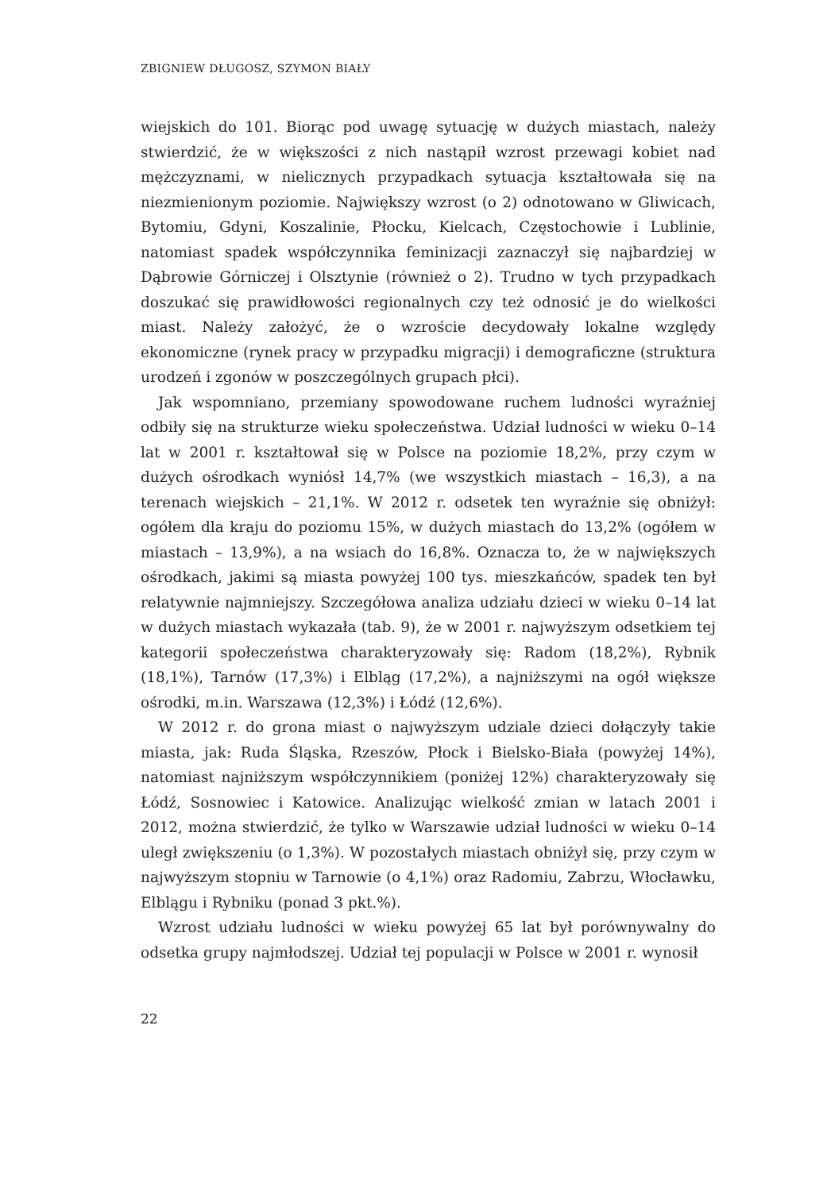ZBIGNIEW DŁUGOSZ, SZYMON BIAŁY
wiejskich do 101. Biorąc pod uwagę sytuację w dużych miastach, należy stwierdzić, że w większości z nich nastąpił wzrost przewagi kobiet nad mężczyznami, w nielicznych przypadkach sytuacja kształtowała się na niezmienionym poziomie. Największy wzrost (o 2) odnotowano w Gliwicach, Bytomiu, Gdyni, Koszalinie, Płocku, Kielcach, Częstochowie i Lublinie, natomiast spadek współczynnika feminizacji zaznaczył się najbardziej w Dąbrowie Górniczej i Olsztynie (również o 2). Trudno w tych przypadkach doszukać się prawidłowości regionalnych czy też odnosić je do wielkości miast. Należy założyć, że o wzroście decydowały lokalne względy ekonomiczne (rynek pracy w przypadku migracji) i demograficzne (struktura urodzeń i zgonów w poszczególnych grupach płci).
Jak wspomniano, przemiany spowodowane ruchem ludności wyraźniej odbiły się na strukturze wieku społeczeństwa. Udział ludności w wieku 0–14 lat w 2001 r. kształtował się w Polsce na poziomie 18,2%, przy czym w dużych ośrodkach wyniósł 14,7% (we wszystkich miastach – 16,3), a na terenach wiejskich – 21,1%. W 2012 r. odsetek ten wyraźnie się obniżył: ogółem dla kraju do poziomu 15%, w dużych miastach do 13,2% (ogółem w miastach – 13,9%), a na wsiach do 16,8%. Oznacza to, że w największych ośrodkach, jakimi są miasta powyżej 100 tys. mieszkańców, spadek ten był relatywnie najmniejszy. Szczegółowa analiza udziału dzieci w wieku 0–14 lat w dużych miastach wykazała (tab. 9), że w 2001 r. najwyższym odsetkiem tej kategorii społeczeństwa charakteryzowały się: Radom (18,2%), Rybnik (18,1%), Tarnów (17,3%) i Elbląg (17,2%), a najniższymi na ogół większe ośrodki, m.in. Warszawa (12,3%) i Łódź (12,6%).
W 2012 r. do grona miast o najwyższym udziale dzieci dołączyły takie miasta, jak: Ruda Śląska, Rzeszów, Płock i Bielsko-Biała (powyżej 14%), natomiast najniższym współczynnikiem (poniżej 12%) charakteryzowały się Łódź, Sosnowiec i Katowice. Analizując wielkość zmian w latach 2001 i 2012, można stwierdzić, że tylko w Warszawie udział ludności w wieku 0–14 uległ zwiększeniu (o 1,3%). W pozostałych miastach obniżył się, przy czym w najwyższym stopniu w Tarnowie (o 4,1%) oraz Radomiu, Zabrzu, Włocławku, Elblągu i Rybniku (ponad 3 pkt.%).
Wzrost udziału ludności w wieku powyżej 65 lat był porównywalny do odsetka grupy najmłodszej. Udział tej populacji w Polsce w 2001 r. wynosił
22